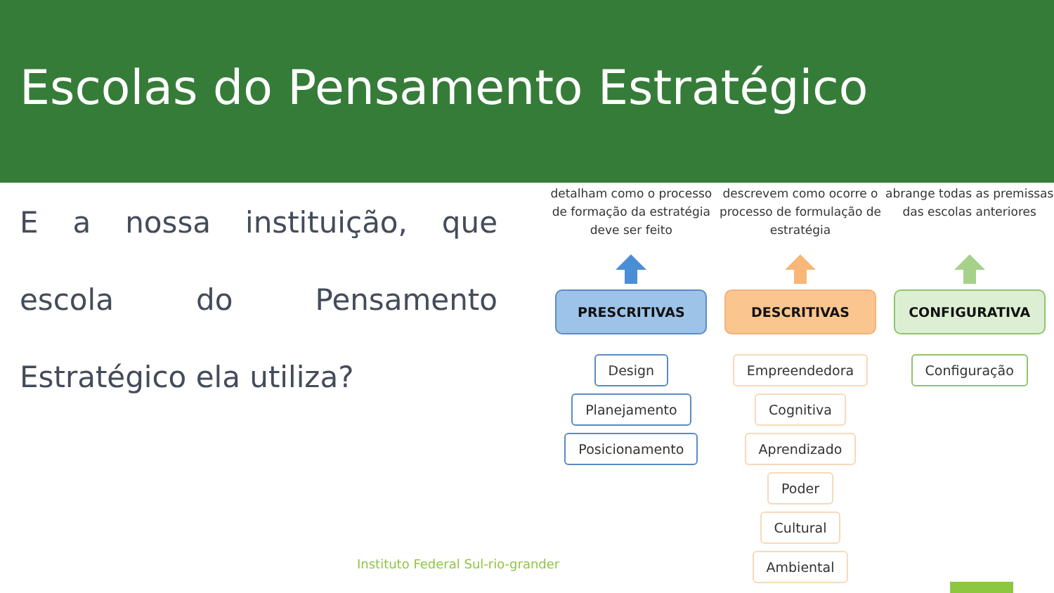Escolas do Pensamento Estratégico
E a nossa instituição, que escola do Pensamento Estratégico ela utiliza?
detalham como o processo de formação da estratégia deve ser feito
PRESCRITIVAS
Design
Planejamento
Posicionamento
descrevem como ocorre o processo de formulação de estratégia
DESCRITIVAS
Empreendedora
Cognitiva
Aprendizado
Poder
Cultural
Ambiental
abrange todas as premissas das escolas anteriores
CONFIGURATIVA
Configuração
Instituto Federal Sul-rio-grander